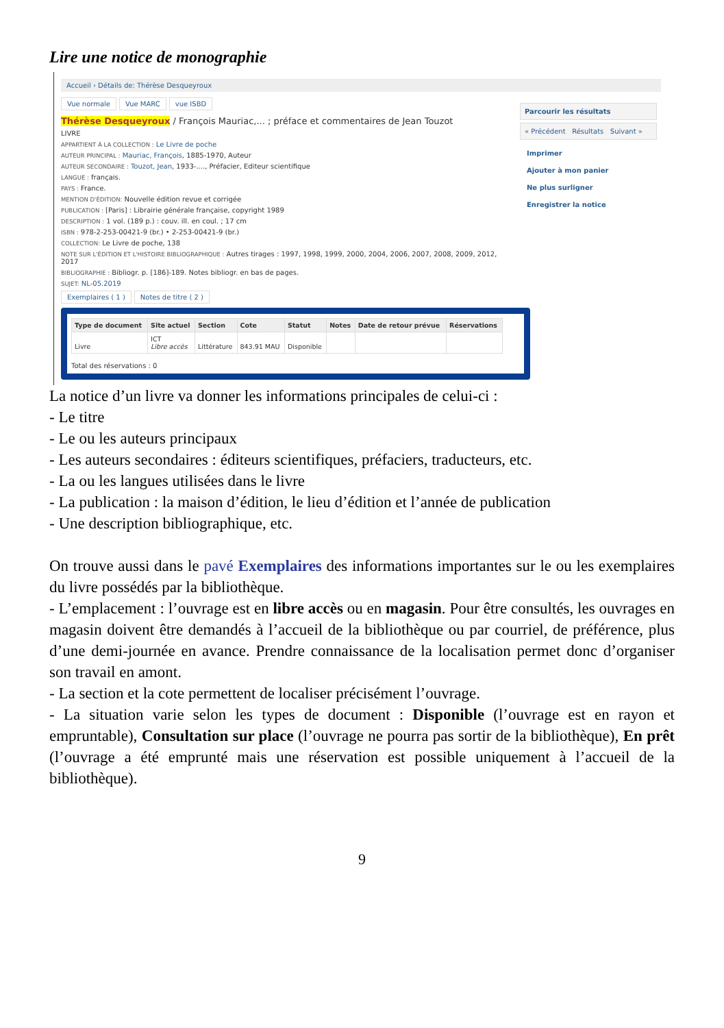Lire une notice de monographie
Accueil › Détails de: Thérèse Desqueyroux
Vue normale Vue MARC vue ISBD
Thérèse Desqueyroux / François Mauriac,... ; préface et commentaires de Jean Touzot
LIVRE
APPARTIENT À LA COLLECTION : Le Livre de poche
AUTEUR PRINCIPAL : Mauriac, François, 1885-1970, Auteur
AUTEUR SECONDAIRE : Touzot, Jean, 1933-...., Préfacier, Editeur scientifique
LANGUE : français.
PAYS : France.
MENTION D'ÉDITION: Nouvelle édition revue et corrigée
PUBLICATION : [Paris] : Librairie générale française, copyright 1989
DESCRIPTION : 1 vol. (189 p.) : couv. ill. en coul. ; 17 cm
ISBN : 978-2-253-00421-9 (br.) • 2-253-00421-9 (br.)
COLLECTION: Le Livre de poche, 138
NOTE SUR L'ÉDITION ET L'HISTOIRE BIBLIOGRAPHIQUE : Autres tirages : 1997, 1998, 1999, 2000, 2004, 2006, 2007, 2008, 2009, 2012, 2017
BIBLIOGRAPHIE : Bibliogr. p. [186]-189. Notes bibliogr. en bas de pages.
SUJET: NL-05.2019
Exemplaires ( 1 ) Notes de titre ( 2 )
| Type de document | Site actuel | Section | Cote | Statut | Notes | Date de retour prévue | Réservations |
| --- | --- | --- | --- | --- | --- | --- | --- |
| Livre | ICT Libre accès | Littérature | 843.91 MAU | Disponible | | | |
Total des réservations : 0
Parcourir les résultats
« Précédent Résultats Suivant »
Imprimer
Ajouter à mon panier
Ne plus surligner
Enregistrer la notice
La notice d’un livre va donner les informations principales de celui-ci :
- Le titre
- Le ou les auteurs principaux
- Les auteurs secondaires : éditeurs scientifiques, préfaciers, traducteurs, etc.
- La ou les langues utilisées dans le livre
- La publication : la maison d’édition, le lieu d’édition et l’année de publication
- Une description bibliographique, etc.
On trouve aussi dans le pavé Exemplaires des informations importantes sur le ou les exemplaires du livre possédés par la bibliothèque.
- L’emplacement : l’ouvrage est en libre accès ou en magasin. Pour être consultés, les ouvrages en magasin doivent être demandés à l’accueil de la bibliothèque ou par courriel, de préférence, plus d’une demi-journée en avance. Prendre connaissance de la localisation permet donc d’organiser son travail en amont.
- La section et la cote permettent de localiser précisément l’ouvrage.
- La situation varie selon les types de document : Disponible (l’ouvrage est en rayon et empruntable), Consultation sur place (l’ouvrage ne pourra pas sortir de la bibliothèque), En prêt (l’ouvrage a été emprunté mais une réservation est possible uniquement à l’accueil de la bibliothèque).
9